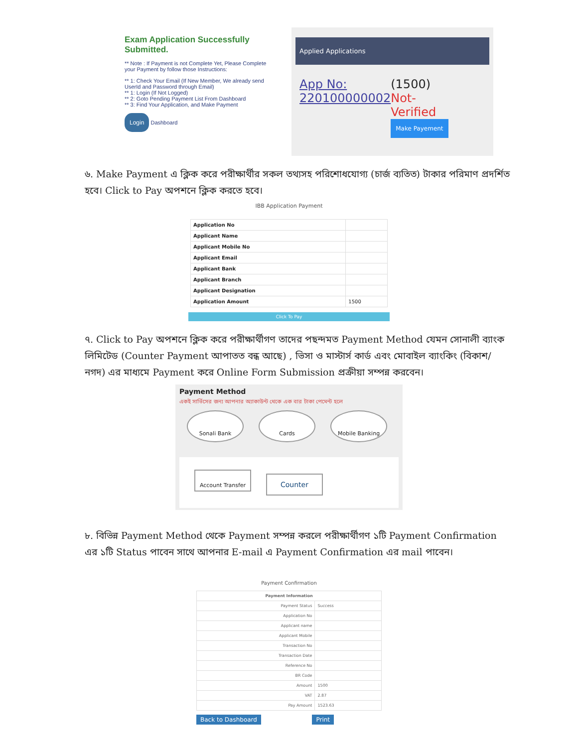Exam Application Successfully Submitted.
** Note : If Payment is not Complete Yet, Please Complete your Payment by follow those Instructions:
** 1: Check Your Email (If New Member, We already send UserId and Password through Email)
** 1: Login (If Not Logged)
** 2: Goto Pending Payment List From Dashboard
** 3: Find Your Application, and Make Payment
Login Dashboard
Applied Applications
App No:
220100000002
(1500) Not-Verified
Make Payement
৬. Make Payment এ ক্লিক করে পরীক্ষার্থীর সকল তথ্যসহ পরিশোধযোগ্য (চার্জ ব্যতিত) টাকার পরিমাণ প্রদর্শিত হবে। Click to Pay অপশনে ক্লিক করতে হবে।
IBB Application Payment
| Application No | |
| Applicant Name | |
| Applicant Mobile No | |
| Applicant Email | |
| Applicant Bank | |
| Applicant Branch | |
| Applicant Designation | |
| Application Amount | 1500 |
Click To Pay
৭. Click to Pay অপশনে ক্লিক করে পরীক্ষার্থীগণ তাদের পছন্দমত Payment Method যেমন সোনালী ব্যাংক লিমিটেড (Counter Payment আপাতত বন্ধ আছে) , ভিসা ও মাস্টার্স কার্ড এবং মোবাইল ব্যাংকিং (বিকাশ/নগদ) এর মাধ্যমে Payment করে Online Form Submission প্রক্রীয়া সম্পন্ন করবেন।
Payment Method
একই সার্ভিসের জন্য আপনার অ্যাকাউন্ট থেকে এক বার টাকা পেমেন্ট হলে
Sonali Bank Cards Mobile Banking
Account Transfer Counter
৮. বিভিন্ন Payment Method থেকে Payment সম্পন্ন করলে পরীক্ষার্থীগণ ১টি Payment Confirmation এর ১টি Status পাবেন সাথে আপনার E-mail এ Payment Confirmation এর mail পাবেন।
Payment Confirmation
| Payment Information | |
| --- | --- |
| Payment Status | Success |
| Application No | |
| Applicant name | |
| Applicant Mobile | |
| Transaction No | |
| Transaction Date | |
| Reference No | |
| BR Code | |
| Amount | 1500 |
| VAT | 2.87 |
| Pay Amount | 1523.63 |
Back to Dashboard Print